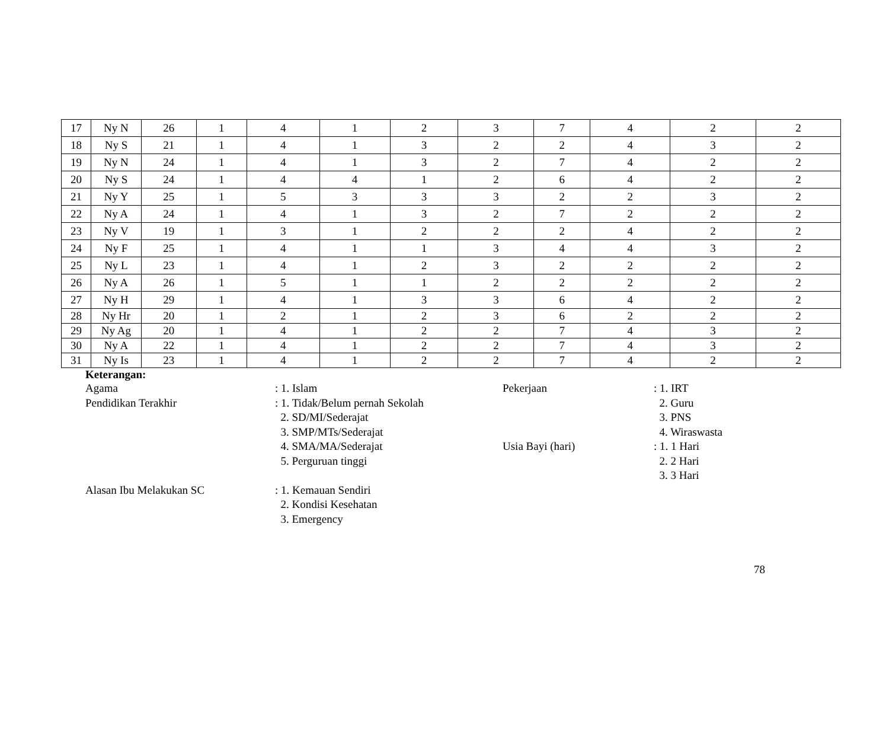| 17 | Ny N | 26 | 1 | 4 | 1 | 2 | 3 | 7 | 4 | 2 | 2 |
| 18 | Ny S | 21 | 1 | 4 | 1 | 3 | 2 | 2 | 4 | 3 | 2 |
| 19 | Ny N | 24 | 1 | 4 | 1 | 3 | 2 | 7 | 4 | 2 | 2 |
| 20 | Ny S | 24 | 1 | 4 | 4 | 1 | 2 | 6 | 4 | 2 | 2 |
| 21 | Ny Y | 25 | 1 | 5 | 3 | 3 | 3 | 2 | 2 | 3 | 2 |
| 22 | Ny A | 24 | 1 | 4 | 1 | 3 | 2 | 7 | 2 | 2 | 2 |
| 23 | Ny V | 19 | 1 | 3 | 1 | 2 | 2 | 2 | 4 | 2 | 2 |
| 24 | Ny F | 25 | 1 | 4 | 1 | 1 | 3 | 4 | 4 | 3 | 2 |
| 25 | Ny L | 23 | 1 | 4 | 1 | 2 | 3 | 2 | 2 | 2 | 2 |
| 26 | Ny A | 26 | 1 | 5 | 1 | 1 | 2 | 2 | 2 | 2 | 2 |
| 27 | Ny H | 29 | 1 | 4 | 1 | 3 | 3 | 6 | 4 | 2 | 2 |
| 28 | Ny Hr | 20 | 1 | 2 | 1 | 2 | 3 | 6 | 2 | 2 | 2 |
| 29 | Ny Ag | 20 | 1 | 4 | 1 | 2 | 2 | 7 | 4 | 3 | 2 |
| 30 | Ny A | 22 | 1 | 4 | 1 | 2 | 2 | 7 | 4 | 3 | 2 |
| 31 | Ny Is | 23 | 1 | 4 | 1 | 2 | 2 | 7 | 4 | 2 | 2 |
Keterangan:
| Agama | : 1. Islam | Pekerjaan | : 1. IRT |
| Pendidikan Terakhir | : 1. Tidak/Belum pernah Sekolah | | 2. Guru |
| | 2. SD/MI/Sederajat | | 3. PNS |
| | 3. SMP/MTs/Sederajat | | 4. Wiraswasta |
| | 4. SMA/MA/Sederajat | Usia Bayi (hari) | : 1. 1 Hari |
| | 5. Perguruan tinggi | | 2. 2 Hari |
| | | | 3. 3 Hari |
| Alasan Ibu Melakukan SC | : 1. Kemauan Sendiri | | |
| | 2. Kondisi Kesehatan | | |
| | 3. Emergency | | |
78